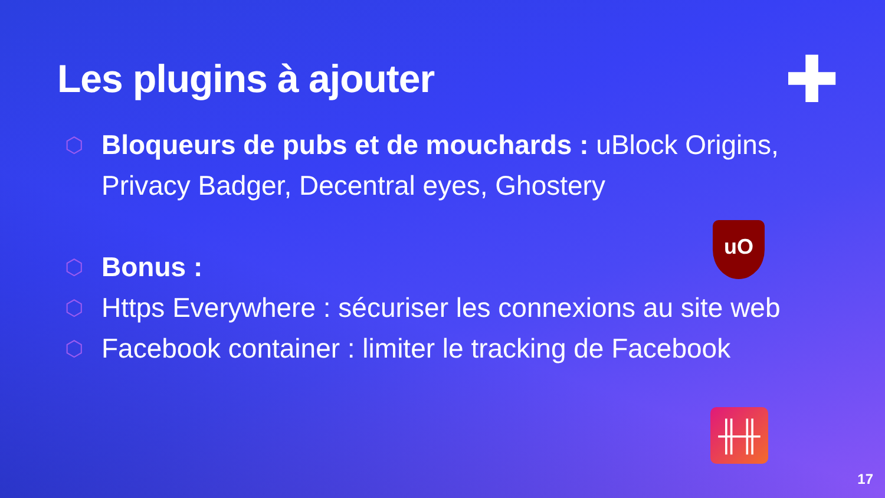Les plugins à ajouter
⬡ Bloqueurs de pubs et de mouchards : uBlock Origins, Privacy Badger, Decentral eyes, Ghostery
⬡ Bonus :
⬡ Https Everywhere : sécuriser les connexions au site web
⬡ Facebook container : limiter le tracking de Facebook
uO
╫╫
✚
17